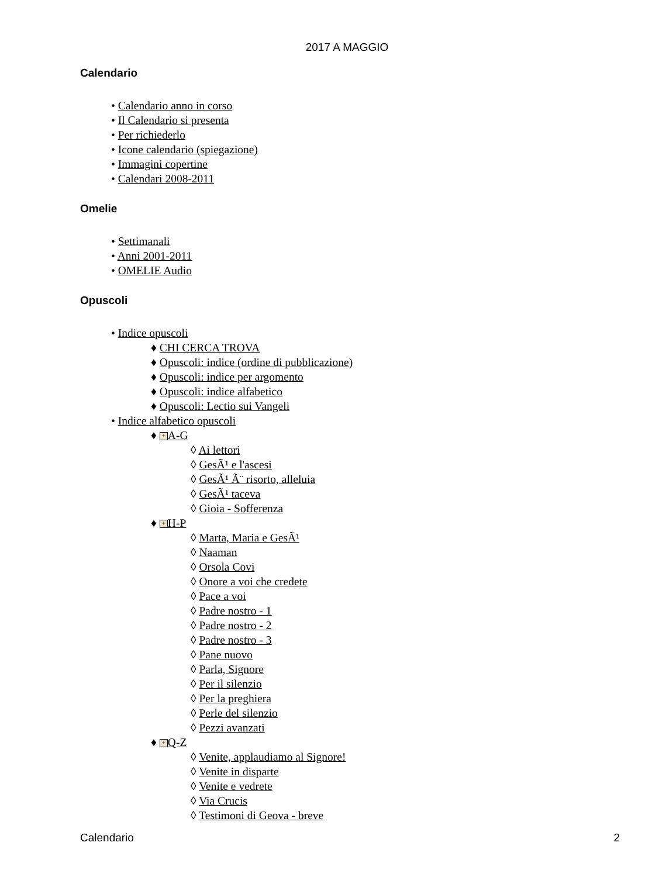2017 A MAGGIO
Calendario
• Calendario anno in corso
• Il Calendario si presenta
• Per richiederlo
• Icone calendario (spiegazione)
• Immagini copertine
• Calendari 2008-2011
Omelie
• Settimanali
• Anni 2001-2011
• OMELIE Audio
Opuscoli
• Indice opuscoli
♦ CHI CERCA TROVA
♦ Opuscoli: indice (ordine di pubblicazione)
♦ Opuscoli: indice per argomento
♦ Opuscoli: indice alfabetico
♦ Opuscoli: Lectio sui Vangeli
• Indice alfabetico opuscoli
♦ + A-G
◊ Ai lettori
◊ GesÃ¹ e l'ascesi
◊ GesÃ¹ Ã¨ risorto, alleluia
◊ GesÃ¹ taceva
◊ Gioia - Sofferenza
♦ + H-P
◊ Marta, Maria e GesÃ¹
◊ Naaman
◊ Orsola Covi
◊ Onore a voi che credete
◊ Pace a voi
◊ Padre nostro - 1
◊ Padre nostro - 2
◊ Padre nostro - 3
◊ Pane nuovo
◊ Parla, Signore
◊ Per il silenzio
◊ Per la preghiera
◊ Perle del silenzio
◊ Pezzi avanzati
♦ + Q-Z
◊ Venite, applaudiamo al Signore!
◊ Venite in disparte
◊ Venite e vedrete
◊ Via Crucis
◊ Testimoni di Geova - breve
Calendario 2